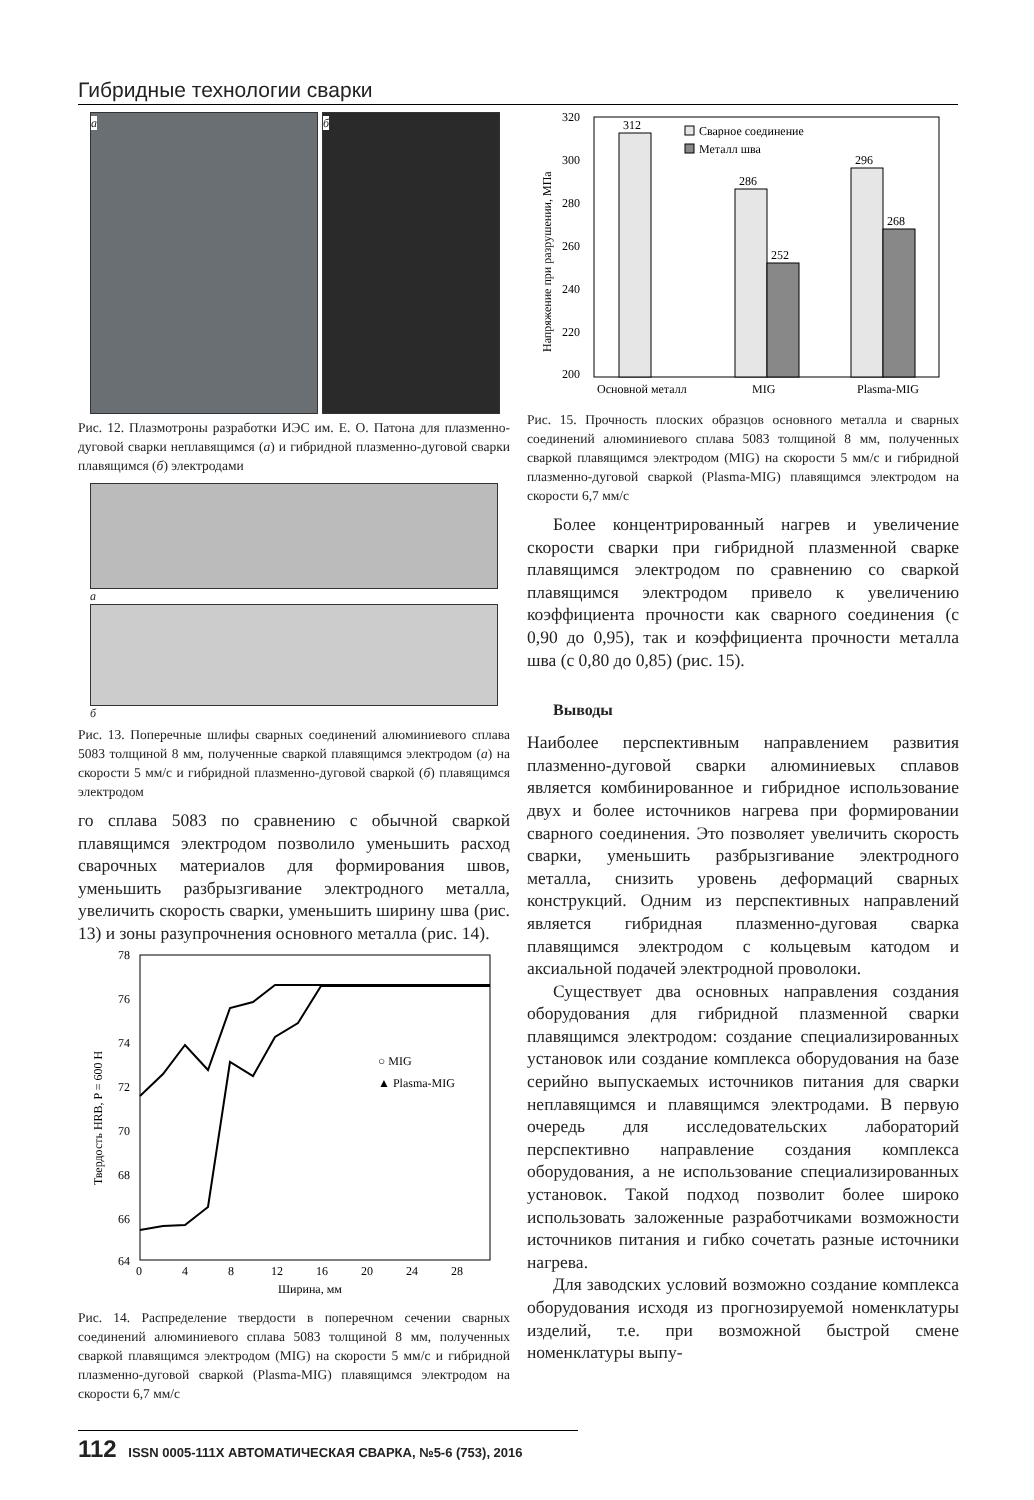Гибридные технологии сварки
а б
Рис. 12. Плазмотроны разработки ИЭС им. Е. О. Патона для плазменно-дуговой сварки неплавящимся (а) и гибридной плазменно-дуговой сварки плавящимся (б) электродами
а
б
Рис. 13. Поперечные шлифы сварных соединений алюминиевого сплава 5083 толщиной 8 мм, полученные сваркой плавящимся электродом (а) на скорости 5 мм/с и гибридной плазменно-дуговой сваркой (б) плавящимся электродом
го сплава 5083 по сравнению с обычной сваркой плавящимся электродом позволило уменьшить расход сварочных материалов для формирования швов, уменьшить разбрызгивание электродного металла, увеличить скорость сварки, уменьшить ширину шва (рис. 13) и зоны разупрочнения основного металла (рис. 14).
78
76
74
72
70
68
66
64
0
4
8
12
16
20
24
28
Ширина, мм
Твердость HRB, P = 600 Н
○ MIG
▲ Plasma-MIG
Рис. 14. Распределение твердости в поперечном сечении сварных соединений алюминиевого сплава 5083 толщиной 8 мм, полученных сваркой плавящимся электродом (MIG) на скорости 5 мм/с и гибридной плазменно-дуговой сваркой (Plasma-MIG) плавящимся электродом на скорости 6,7 мм/с
320
300
280
260
240
220
200
Напряжение при разрушении, МПа
312
286
252
296
268
Сварное соединение
Металл шва
Основной металл
MIG
Plasma-MIG
Рис. 15. Прочность плоских образцов основного металла и сварных соединений алюминиевого сплава 5083 толщиной 8 мм, полученных сваркой плавящимся электродом (MIG) на скорости 5 мм/с и гибридной плазменно-дуговой сваркой (Plasma-MIG) плавящимся электродом на скорости 6,7 мм/с
Более концентрированный нагрев и увеличение скорости сварки при гибридной плазменной сварке плавящимся электродом по сравнению со сваркой плавящимся электродом привело к увеличению коэффициента прочности как сварного соединения (с 0,90 до 0,95), так и коэффициента прочности металла шва (с 0,80 до 0,85) (рис. 15).
Выводы
Наиболее перспективным направлением развития плазменно-дуговой сварки алюминиевых сплавов является комбинированное и гибридное использование двух и более источников нагрева при формировании сварного соединения. Это позволяет увеличить скорость сварки, уменьшить разбрызгивание электродного металла, снизить уровень деформаций сварных конструкций. Одним из перспективных направлений является гибридная плазменно-дуговая сварка плавящимся электродом с кольцевым катодом и аксиальной подачей электродной проволоки.
Существует два основных направления создания оборудования для гибридной плазменной сварки плавящимся электродом: создание специализированных установок или создание комплекса оборудования на базе серийно выпускаемых источников питания для сварки неплавящимся и плавящимся электродами. В первую очередь для исследовательских лабораторий перспективно направление создания комплекса оборудования, а не использование специализированных установок. Такой подход позволит более широко использовать заложенные разработчиками возможности источников питания и гибко сочетать разные источники нагрева.
Для заводских условий возможно создание комплекса оборудования исходя из прогнозируемой номенклатуры изделий, т.е. при возможной быстрой смене номенклатуры выпу-
112 ISSN 0005-111X АВТОМАТИЧЕСКАЯ СВАРКА, №5-6 (753), 2016